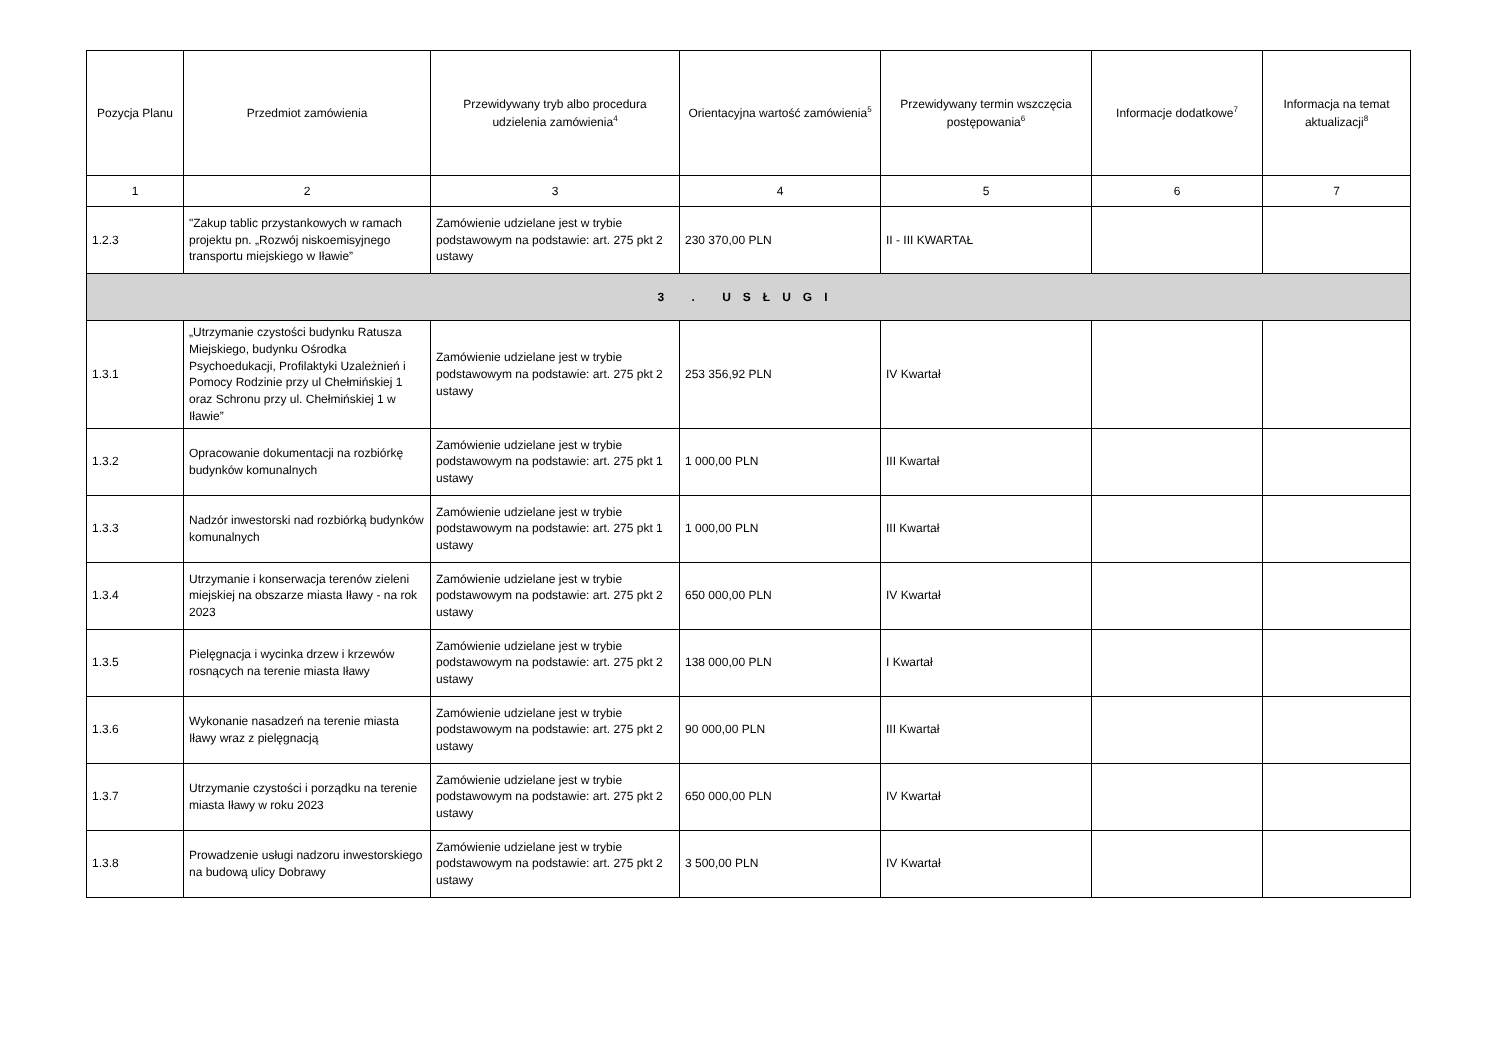| Pozycja Planu | Przedmiot zamówienia | Przewidywany tryb albo procedura udzielenia zamówienia<sup>4</sup> | Orientacyjna wartość zamówienia<sup>5</sup> | Przewidywany termin wszczęcia postępowania<sup>6</sup> | Informacje dodatkowe<sup>7</sup> | Informacja na temat aktualizacji<sup>8</sup> |
| --- | --- | --- | --- | --- | --- | --- |
| 1 | 2 | 3 | 4 | 5 | 6 | 7 |
| 1.2.3 | "Zakup tablic przystankowych w ramach projektu pn. „Rozwój niskoemisyjnego transportu miejskiego w Iławie” | Zamówienie udzielane jest w trybie podstawowym na podstawie: art. 275 pkt 2 ustawy | 230 370,00 PLN | II - III KWARTAŁ | | |
| 3 . USŁUGI | | | | | | |
| 1.3.1 | „Utrzymanie czystości budynku Ratusza Miejskiego, budynku Ośrodka Psychoedukacji, Profilaktyki Uzależnień i Pomocy Rodzinie przy ul Chełmińskiej 1 oraz Schronu przy ul. Chełmińskiej 1 w Iławie” | Zamówienie udzielane jest w trybie podstawowym na podstawie: art. 275 pkt 2 ustawy | 253 356,92 PLN | IV Kwartał | | |
| 1.3.2 | Opracowanie dokumentacji na rozbiórkę budynków komunalnych | Zamówienie udzielane jest w trybie podstawowym na podstawie: art. 275 pkt 1 ustawy | 1 000,00 PLN | III Kwartał | | |
| 1.3.3 | Nadzór inwestorski nad rozbiórką budynków komunalnych | Zamówienie udzielane jest w trybie podstawowym na podstawie: art. 275 pkt 1 ustawy | 1 000,00 PLN | III Kwartał | | |
| 1.3.4 | Utrzymanie i konserwacja terenów zieleni miejskiej na obszarze miasta Iławy - na rok 2023 | Zamówienie udzielane jest w trybie podstawowym na podstawie: art. 275 pkt 2 ustawy | 650 000,00 PLN | IV Kwartał | | |
| 1.3.5 | Pielęgnacja i wycinka drzew i krzewów rosnących na terenie miasta Iławy | Zamówienie udzielane jest w trybie podstawowym na podstawie: art. 275 pkt 2 ustawy | 138 000,00 PLN | I Kwartał | | |
| 1.3.6 | Wykonanie nasadzeń na terenie miasta Iławy wraz z pielęgnacją | Zamówienie udzielane jest w trybie podstawowym na podstawie: art. 275 pkt 2 ustawy | 90 000,00 PLN | III Kwartał | | |
| 1.3.7 | Utrzymanie czystości i porządku na terenie miasta Iławy w roku 2023 | Zamówienie udzielane jest w trybie podstawowym na podstawie: art. 275 pkt 2 ustawy | 650 000,00 PLN | IV Kwartał | | |
| 1.3.8 | Prowadzenie usługi nadzoru inwestorskiego na budową ulicy Dobrawy | Zamówienie udzielane jest w trybie podstawowym na podstawie: art. 275 pkt 2 ustawy | 3 500,00 PLN | IV Kwartał | | |